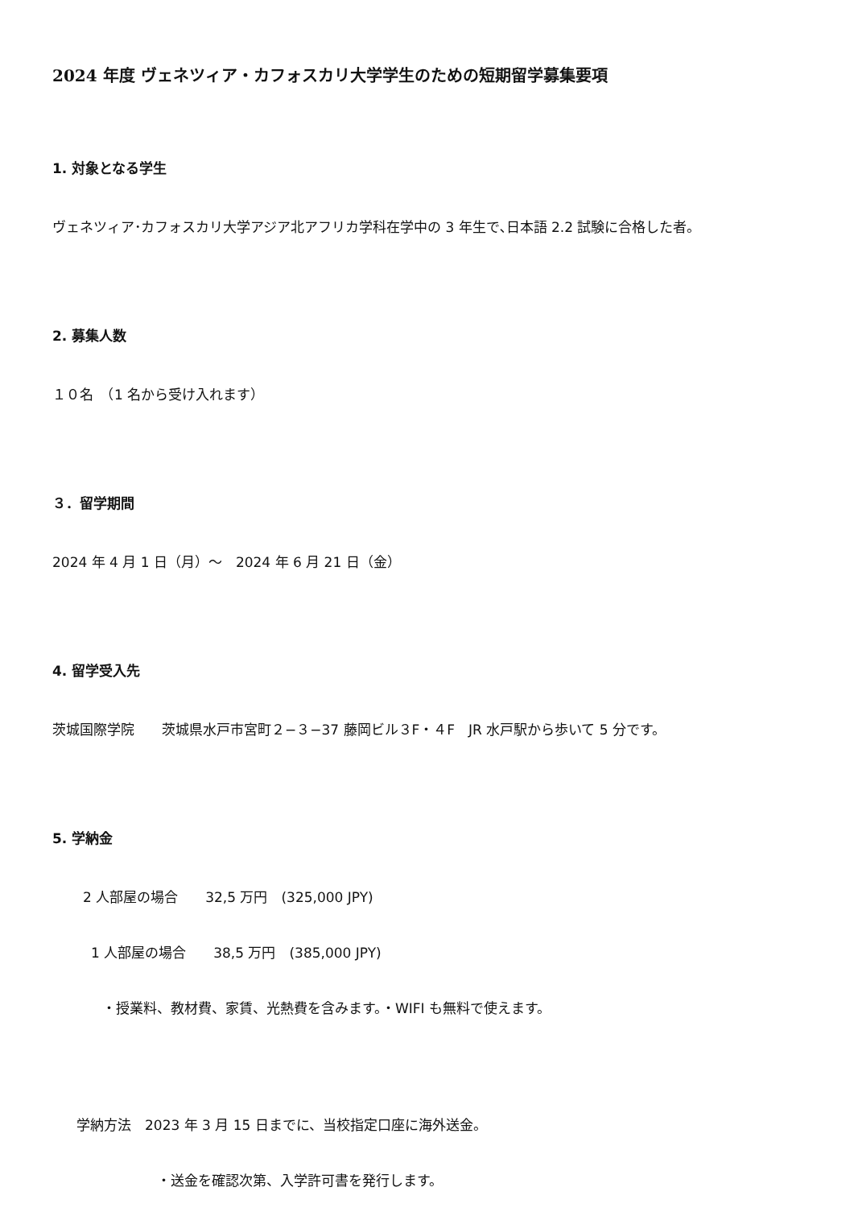2024 年度 ヴェネツィア・カフォスカリ大学学生のための短期留学募集要項
1. 対象となる学生
ヴェネツィア･カフォスカリ大学アジア北アフリカ学科在学中の 3 年生で､日本語 2.2 試験に合格した者。
2. 募集人数
１０名　（1 名から受け入れます）
３．留学期間
2024 年 4 月 1 日（月）～　2024 年 6 月 21 日（金）
4. 留学受入先
茨城国際学院　　茨城県水戸市宮町２−３−37 藤岡ビル３F・４F　JR 水戸駅から歩いて 5 分です。
5. 学納金
2 人部屋の場合　　32,5 万円　(325,000 JPY)
1 人部屋の場合　　38,5 万円　(385,000 JPY)
・授業料、教材費、家賃、光熱費を含みます。・WIFI も無料で使えます。
学納方法　2023 年 3 月 15 日までに、当校指定口座に海外送金。
・送金を確認次第、入学許可書を発行します。